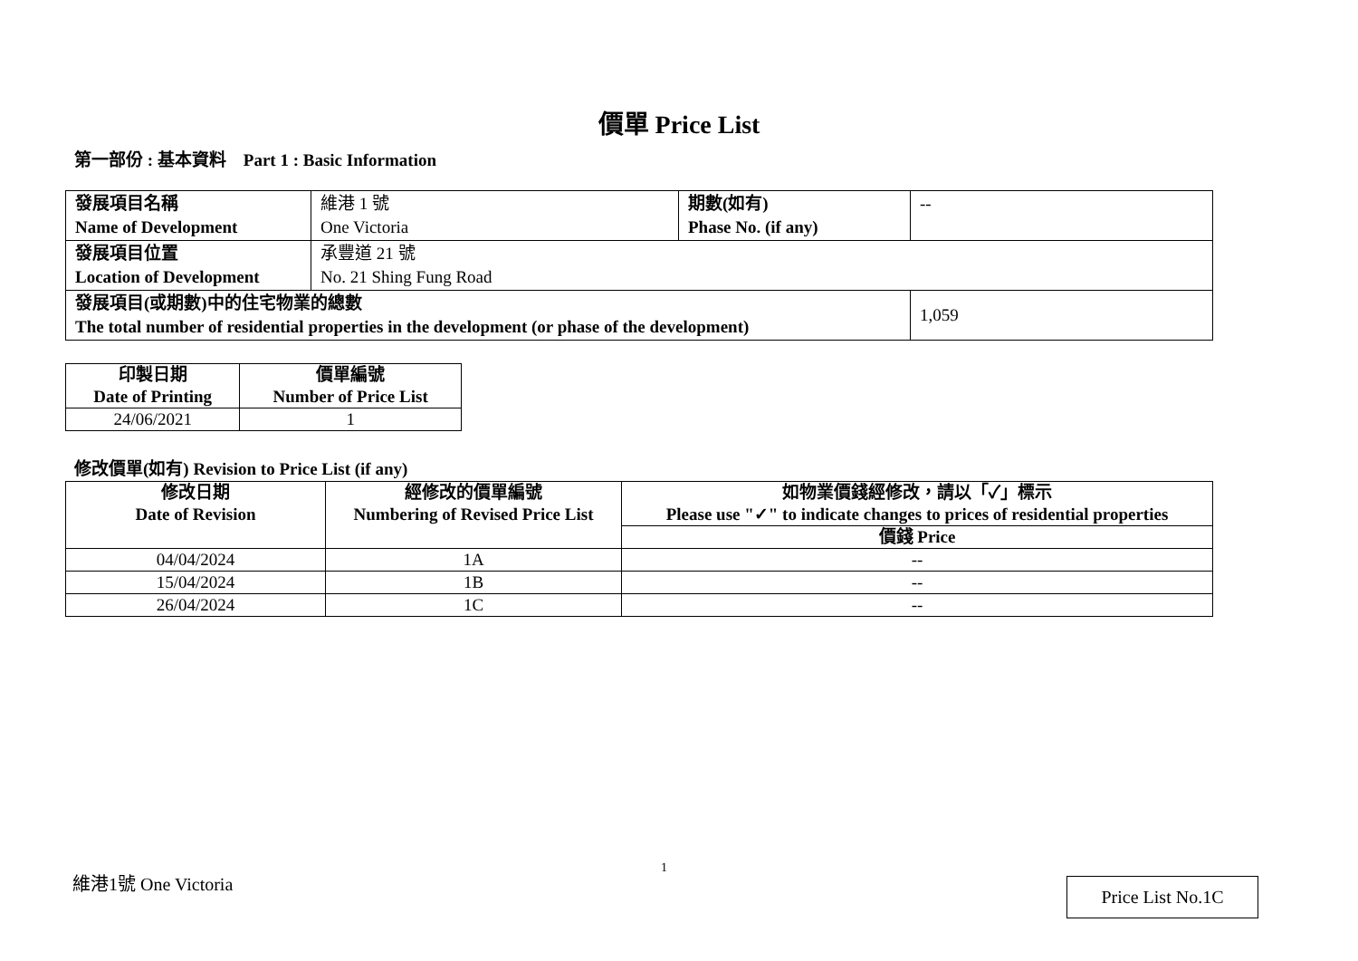價單 Price List
第一部份 : 基本資料 Part 1 : Basic Information
| 發展項目名稱 Name of Development | 維港 1 號 One Victoria | 期數(如有) Phase No. (if any) | -- |
| 發展項目位置 Location of Development | 承豐道 21 號 No. 21 Shing Fung Road | | |
| 發展項目(或期數)中的住宅物業的總數 The total number of residential properties in the development (or phase of the development) | | | 1,059 |
| 印製日期 Date of Printing | 價單編號 Number of Price List |
| --- | --- |
| 24/06/2021 | 1 |
修改價單(如有) Revision to Price List (if any)
| 修改日期 Date of Revision | 經修改的價單編號 Numbering of Revised Price List | 如物業價錢經修改，請以「✓」標示 Please use "✓" to indicate changes to prices of residential properties |
| --- | --- | --- |
| | | 價錢 Price |
| 04/04/2024 | 1A | -- |
| 15/04/2024 | 1B | -- |
| 26/04/2024 | 1C | -- |
1
維港1號 One Victoria Price List No.1C